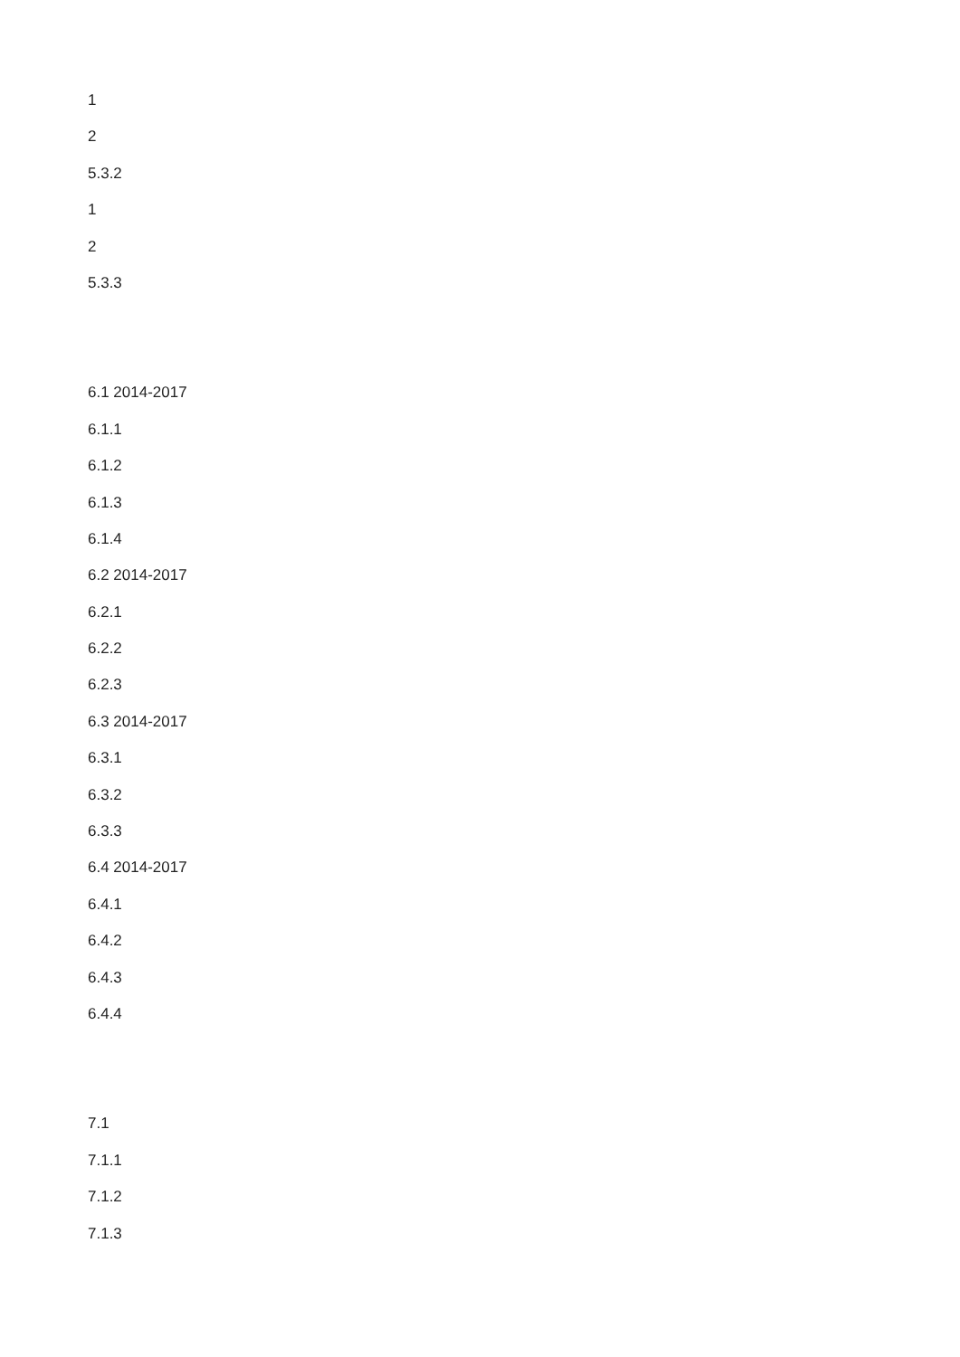1
2
5.3.2
1
2
5.3.3
6.1 2014-2017
6.1.1
6.1.2
6.1.3
6.1.4
6.2 2014-2017
6.2.1
6.2.2
6.2.3
6.3 2014-2017
6.3.1
6.3.2
6.3.3
6.4 2014-2017
6.4.1
6.4.2
6.4.3
6.4.4
7.1
7.1.1
7.1.2
7.1.3